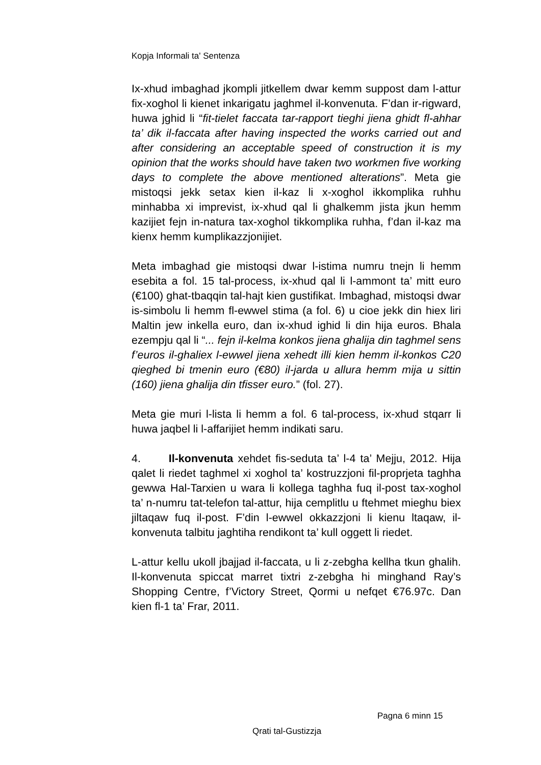Kopja Informali ta' Sentenza
Ix-xhud imbaghad jkompli jitkellem dwar kemm suppost dam l-attur fix-xoghol li kienet inkarigatu jaghmel il-konvenuta. F’dan ir-rigward, huwa jghid li “fit-tielet faccata tar-rapport tieghi jiena ghidt fl-ahhar ta’ dik il-faccata after having inspected the works carried out and after considering an acceptable speed of construction it is my opinion that the works should have taken two workmen five working days to complete the above mentioned alterations”. Meta gie mistoqsi jekk setax kien il-kaz li x-xoghol ikkomplika ruhhu minhabba xi imprevist, ix-xhud qal li ghalkemm jista jkun hemm kazijiet fejn in-natura tax-xoghol tikkomplika ruhha, f’dan il-kaz ma kienx hemm kumplikazzjonijiet.
Meta imbaghad gie mistoqsi dwar l-istima numru tnejn li hemm esebita a fol. 15 tal-process, ix-xhud qal li l-ammont ta’ mitt euro (€100) ghat-tbaqqin tal-hajt kien gustifikat. Imbaghad, mistoqsi dwar is-simbolu li hemm fl-ewwel stima (a fol. 6) u cioe jekk din hiex liri Maltin jew inkella euro, dan ix-xhud ighid li din hija euros. Bhala ezempju qal li “... fejn il-kelma konkos jiena ghalija din taghmel sens f’euros il-ghaliex l-ewwel jiena xehedt illi kien hemm il-konkos C20 qieghed bi tmenin euro (€80) il-jarda u allura hemm mija u sittin (160) jiena ghalija din tfisser euro.” (fol. 27).
Meta gie muri l-lista li hemm a fol. 6 tal-process, ix-xhud stqarr li huwa jaqbel li l-affarijiet hemm indikati saru.
4. Il-konvenuta xehdet fis-seduta ta’ l-4 ta’ Mejju, 2012. Hija qalet li riedet taghmel xi xoghol ta’ kostruzzjoni fil-proprjeta taghha gewwa Hal-Tarxien u wara li kollega taghha fuq il-post tax-xoghol ta’ n-numru tat-telefon tal-attur, hija cemplitlu u ftehmet mieghu biex jiltaqaw fuq il-post. F’din l-ewwel okkazzjoni li kienu ltaqaw, il-konvenuta talbitu jaghtiha rendikont ta’ kull oggett li riedet.
L-attur kellu ukoll jbajjad il-faccata, u li z-zebgha kellha tkun ghalih. Il-konvenuta spiccat marret tixtri z-zebgha hi minghand Ray’s Shopping Centre, f’Victory Street, Qormi u nefqet €76.97c. Dan kien fl-1 ta’ Frar, 2011.
Pagna 6 minn 15
Qrati tal-Gustizzja